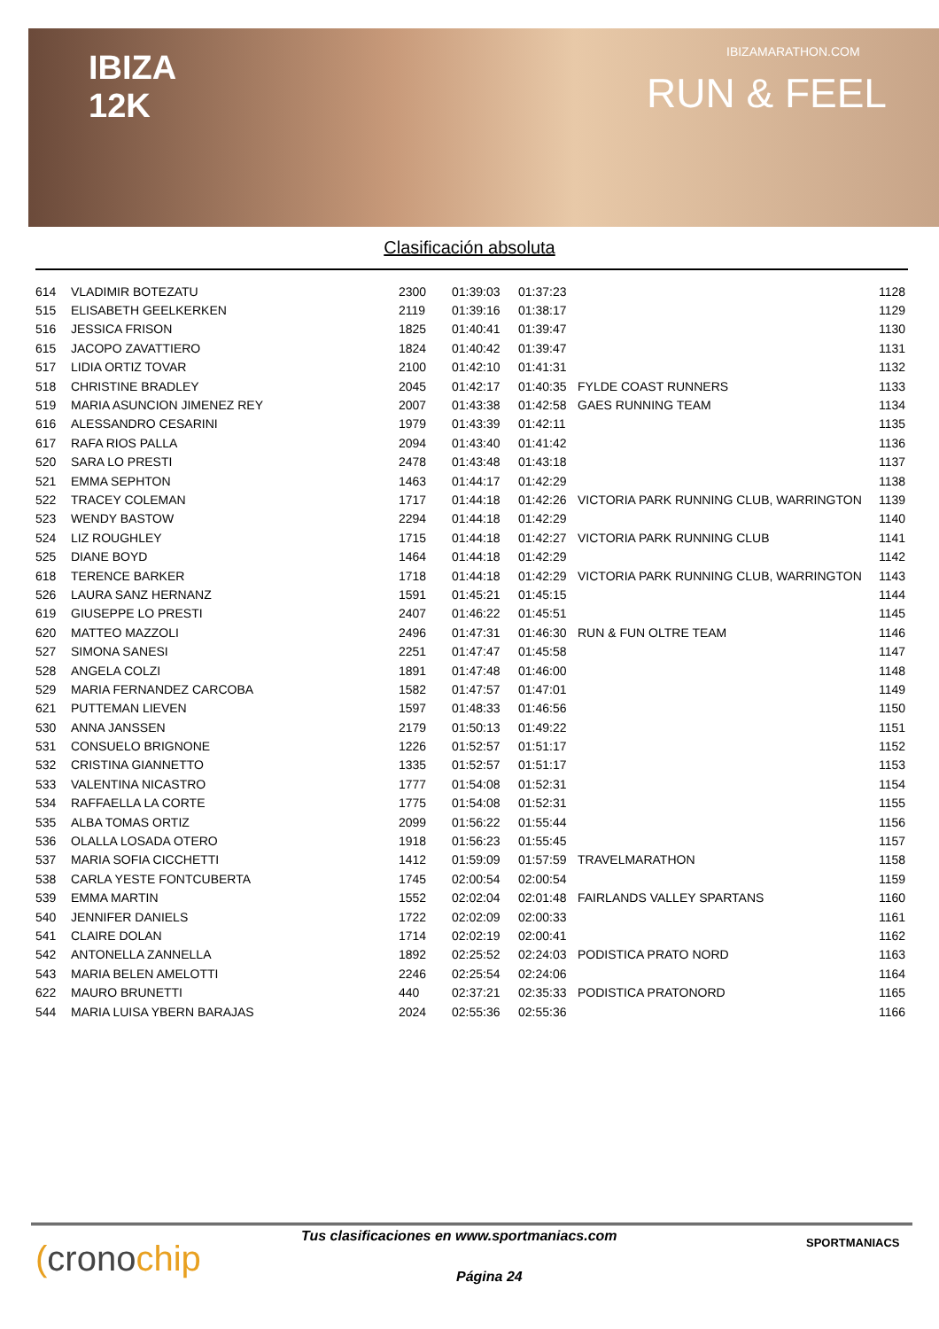IBIZA
12K
IBIZAMARATHON.COM
RUN & FEEL
Clasificación absoluta
| 614 | VLADIMIR BOTEZATU | 2300 | 01:39:03 | 01:37:23 | | 1128 |
| 515 | ELISABETH GEELKERKEN | 2119 | 01:39:16 | 01:38:17 | | 1129 |
| 516 | JESSICA FRISON | 1825 | 01:40:41 | 01:39:47 | | 1130 |
| 615 | JACOPO ZAVATTIERO | 1824 | 01:40:42 | 01:39:47 | | 1131 |
| 517 | LIDIA ORTIZ TOVAR | 2100 | 01:42:10 | 01:41:31 | | 1132 |
| 518 | CHRISTINE BRADLEY | 2045 | 01:42:17 | 01:40:35 | FYLDE COAST RUNNERS | 1133 |
| 519 | MARIA ASUNCION JIMENEZ REY | 2007 | 01:43:38 | 01:42:58 | GAES RUNNING TEAM | 1134 |
| 616 | ALESSANDRO CESARINI | 1979 | 01:43:39 | 01:42:11 | | 1135 |
| 617 | RAFA RIOS PALLA | 2094 | 01:43:40 | 01:41:42 | | 1136 |
| 520 | SARA LO PRESTI | 2478 | 01:43:48 | 01:43:18 | | 1137 |
| 521 | EMMA SEPHTON | 1463 | 01:44:17 | 01:42:29 | | 1138 |
| 522 | TRACEY COLEMAN | 1717 | 01:44:18 | 01:42:26 | VICTORIA PARK RUNNING CLUB, WARRINGTON | 1139 |
| 523 | WENDY BASTOW | 2294 | 01:44:18 | 01:42:29 | | 1140 |
| 524 | LIZ ROUGHLEY | 1715 | 01:44:18 | 01:42:27 | VICTORIA PARK RUNNING CLUB | 1141 |
| 525 | DIANE BOYD | 1464 | 01:44:18 | 01:42:29 | | 1142 |
| 618 | TERENCE BARKER | 1718 | 01:44:18 | 01:42:29 | VICTORIA PARK RUNNING CLUB, WARRINGTON | 1143 |
| 526 | LAURA SANZ HERNANZ | 1591 | 01:45:21 | 01:45:15 | | 1144 |
| 619 | GIUSEPPE LO PRESTI | 2407 | 01:46:22 | 01:45:51 | | 1145 |
| 620 | MATTEO MAZZOLI | 2496 | 01:47:31 | 01:46:30 | RUN & FUN OLTRE TEAM | 1146 |
| 527 | SIMONA SANESI | 2251 | 01:47:47 | 01:45:58 | | 1147 |
| 528 | ANGELA COLZI | 1891 | 01:47:48 | 01:46:00 | | 1148 |
| 529 | MARIA FERNANDEZ CARCOBA | 1582 | 01:47:57 | 01:47:01 | | 1149 |
| 621 | PUTTEMAN LIEVEN | 1597 | 01:48:33 | 01:46:56 | | 1150 |
| 530 | ANNA JANSSEN | 2179 | 01:50:13 | 01:49:22 | | 1151 |
| 531 | CONSUELO BRIGNONE | 1226 | 01:52:57 | 01:51:17 | | 1152 |
| 532 | CRISTINA GIANNETTO | 1335 | 01:52:57 | 01:51:17 | | 1153 |
| 533 | VALENTINA NICASTRO | 1777 | 01:54:08 | 01:52:31 | | 1154 |
| 534 | RAFFAELLA LA CORTE | 1775 | 01:54:08 | 01:52:31 | | 1155 |
| 535 | ALBA TOMAS ORTIZ | 2099 | 01:56:22 | 01:55:44 | | 1156 |
| 536 | OLALLA LOSADA OTERO | 1918 | 01:56:23 | 01:55:45 | | 1157 |
| 537 | MARIA SOFIA CICCHETTI | 1412 | 01:59:09 | 01:57:59 | TRAVELMARATHON | 1158 |
| 538 | CARLA YESTE FONTCUBERTA | 1745 | 02:00:54 | 02:00:54 | | 1159 |
| 539 | EMMA MARTIN | 1552 | 02:02:04 | 02:01:48 | FAIRLANDS VALLEY SPARTANS | 1160 |
| 540 | JENNIFER DANIELS | 1722 | 02:02:09 | 02:00:33 | | 1161 |
| 541 | CLAIRE DOLAN | 1714 | 02:02:19 | 02:00:41 | | 1162 |
| 542 | ANTONELLA ZANNELLA | 1892 | 02:25:52 | 02:24:03 | PODISTICA PRATO NORD | 1163 |
| 543 | MARIA BELEN AMELOTTI | 2246 | 02:25:54 | 02:24:06 | | 1164 |
| 622 | MAURO BRUNETTI | 440 | 02:37:21 | 02:35:33 | PODISTICA PRATONORD | 1165 |
| 544 | MARIA LUISA YBERN BARAJAS | 2024 | 02:55:36 | 02:55:36 | | 1166 |
(cronochip
Tus clasificaciones en www.sportmaniacs.com
Página 24
SPORTMANIACS